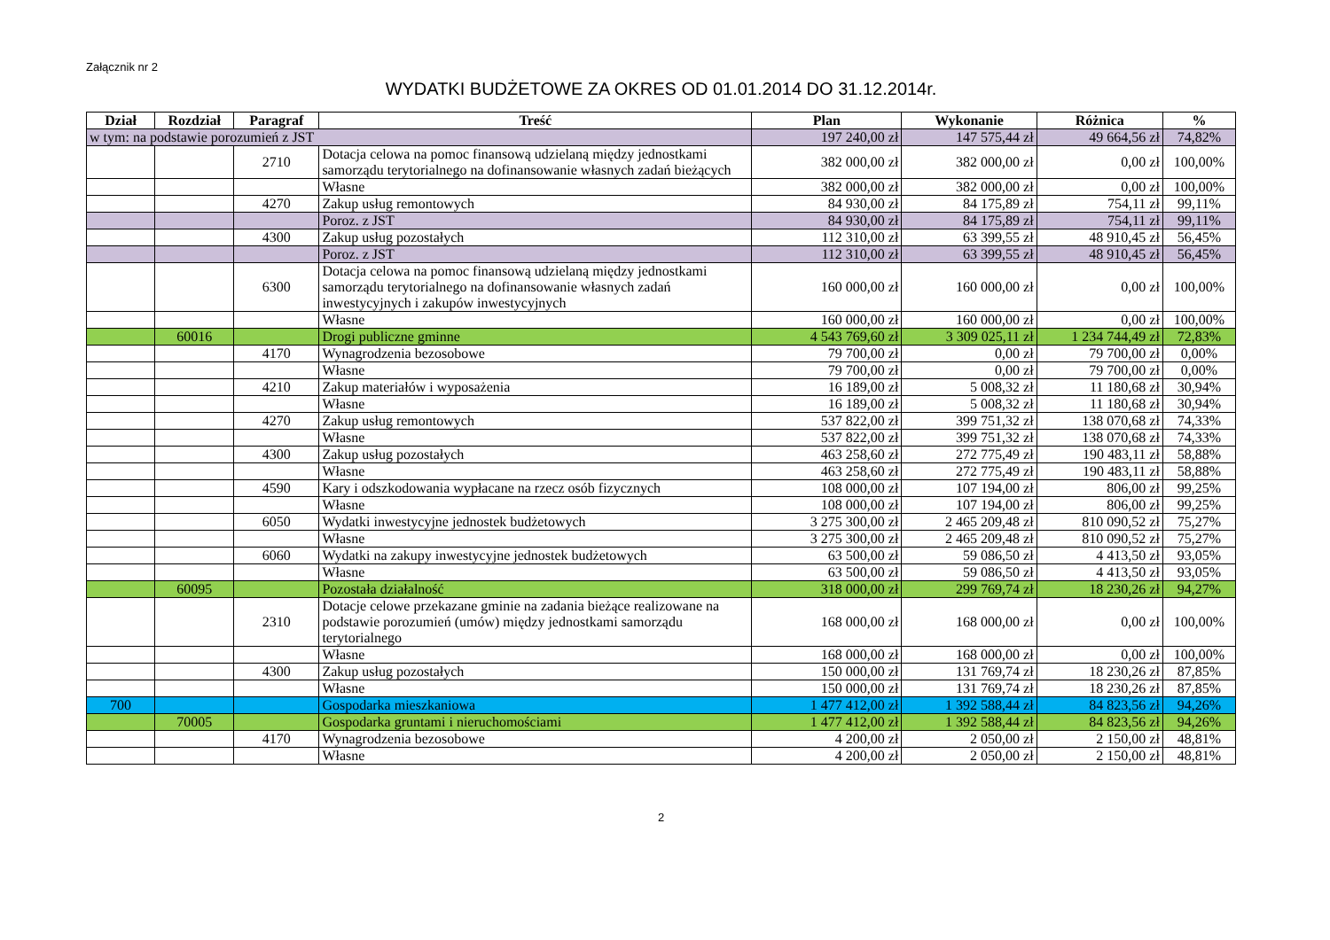Załącznik nr 2
WYDATKI BUDŻETOWE ZA OKRES OD 01.01.2014 DO 31.12.2014r.
| Dział | Rozdział | Paragraf | Treść | Plan | Wykonanie | Różnica | % |
| --- | --- | --- | --- | --- | --- | --- | --- |
| w tym: na podstawie porozumień z JST | | | | 197 240,00 zł | 147 575,44 zł | 49 664,56 zł | 74,82% |
| | | 2710 | Dotacja celowa na pomoc finansową udzielaną między jednostkami samorządu terytorialnego na dofinansowanie własnych zadań bieżących | 382 000,00 zł | 382 000,00 zł | 0,00 zł | 100,00% |
| | | | Własne | 382 000,00 zł | 382 000,00 zł | 0,00 zł | 100,00% |
| | | 4270 | Zakup usług remontowych | 84 930,00 zł | 84 175,89 zł | 754,11 zł | 99,11% |
| | | | Poroz. z JST | 84 930,00 zł | 84 175,89 zł | 754,11 zł | 99,11% |
| | | 4300 | Zakup usług pozostałych | 112 310,00 zł | 63 399,55 zł | 48 910,45 zł | 56,45% |
| | | | Poroz. z JST | 112 310,00 zł | 63 399,55 zł | 48 910,45 zł | 56,45% |
| | | 6300 | Dotacja celowa na pomoc finansową udzielaną między jednostkami samorządu terytorialnego na dofinansowanie własnych zadań inwestycyjnych i zakupów inwestycyjnych | 160 000,00 zł | 160 000,00 zł | 0,00 zł | 100,00% |
| | | | Własne | 160 000,00 zł | 160 000,00 zł | 0,00 zł | 100,00% |
| | 60016 | | Drogi publiczne gminne | 4 543 769,60 zł | 3 309 025,11 zł | 1 234 744,49 zł | 72,83% |
| | | 4170 | Wynagrodzenia bezosobowe | 79 700,00 zł | 0,00 zł | 79 700,00 zł | 0,00% |
| | | | Własne | 79 700,00 zł | 0,00 zł | 79 700,00 zł | 0,00% |
| | | 4210 | Zakup materiałów i wyposażenia | 16 189,00 zł | 5 008,32 zł | 11 180,68 zł | 30,94% |
| | | | Własne | 16 189,00 zł | 5 008,32 zł | 11 180,68 zł | 30,94% |
| | | 4270 | Zakup usług remontowych | 537 822,00 zł | 399 751,32 zł | 138 070,68 zł | 74,33% |
| | | | Własne | 537 822,00 zł | 399 751,32 zł | 138 070,68 zł | 74,33% |
| | | 4300 | Zakup usług pozostałych | 463 258,60 zł | 272 775,49 zł | 190 483,11 zł | 58,88% |
| | | | Własne | 463 258,60 zł | 272 775,49 zł | 190 483,11 zł | 58,88% |
| | | 4590 | Kary i odszkodowania wypłacane na rzecz osób fizycznych | 108 000,00 zł | 107 194,00 zł | 806,00 zł | 99,25% |
| | | | Własne | 108 000,00 zł | 107 194,00 zł | 806,00 zł | 99,25% |
| | | 6050 | Wydatki inwestycyjne jednostek budżetowych | 3 275 300,00 zł | 2 465 209,48 zł | 810 090,52 zł | 75,27% |
| | | | Własne | 3 275 300,00 zł | 2 465 209,48 zł | 810 090,52 zł | 75,27% |
| | | 6060 | Wydatki na zakupy inwestycyjne jednostek budżetowych | 63 500,00 zł | 59 086,50 zł | 4 413,50 zł | 93,05% |
| | | | Własne | 63 500,00 zł | 59 086,50 zł | 4 413,50 zł | 93,05% |
| | 60095 | | Pozostała działalność | 318 000,00 zł | 299 769,74 zł | 18 230,26 zł | 94,27% |
| | | 2310 | Dotacje celowe przekazane gminie na zadania bieżące realizowane na podstawie porozumień (umów) między jednostkami samorządu terytorialnego | 168 000,00 zł | 168 000,00 zł | 0,00 zł | 100,00% |
| | | | Własne | 168 000,00 zł | 168 000,00 zł | 0,00 zł | 100,00% |
| | | 4300 | Zakup usług pozostałych | 150 000,00 zł | 131 769,74 zł | 18 230,26 zł | 87,85% |
| | | | Własne | 150 000,00 zł | 131 769,74 zł | 18 230,26 zł | 87,85% |
| 700 | | | Gospodarka mieszkaniowa | 1 477 412,00 zł | 1 392 588,44 zł | 84 823,56 zł | 94,26% |
| | 70005 | | Gospodarka gruntami i nieruchomościami | 1 477 412,00 zł | 1 392 588,44 zł | 84 823,56 zł | 94,26% |
| | | 4170 | Wynagrodzenia bezosobowe | 4 200,00 zł | 2 050,00 zł | 2 150,00 zł | 48,81% |
| | | | Własne | 4 200,00 zł | 2 050,00 zł | 2 150,00 zł | 48,81% |
2